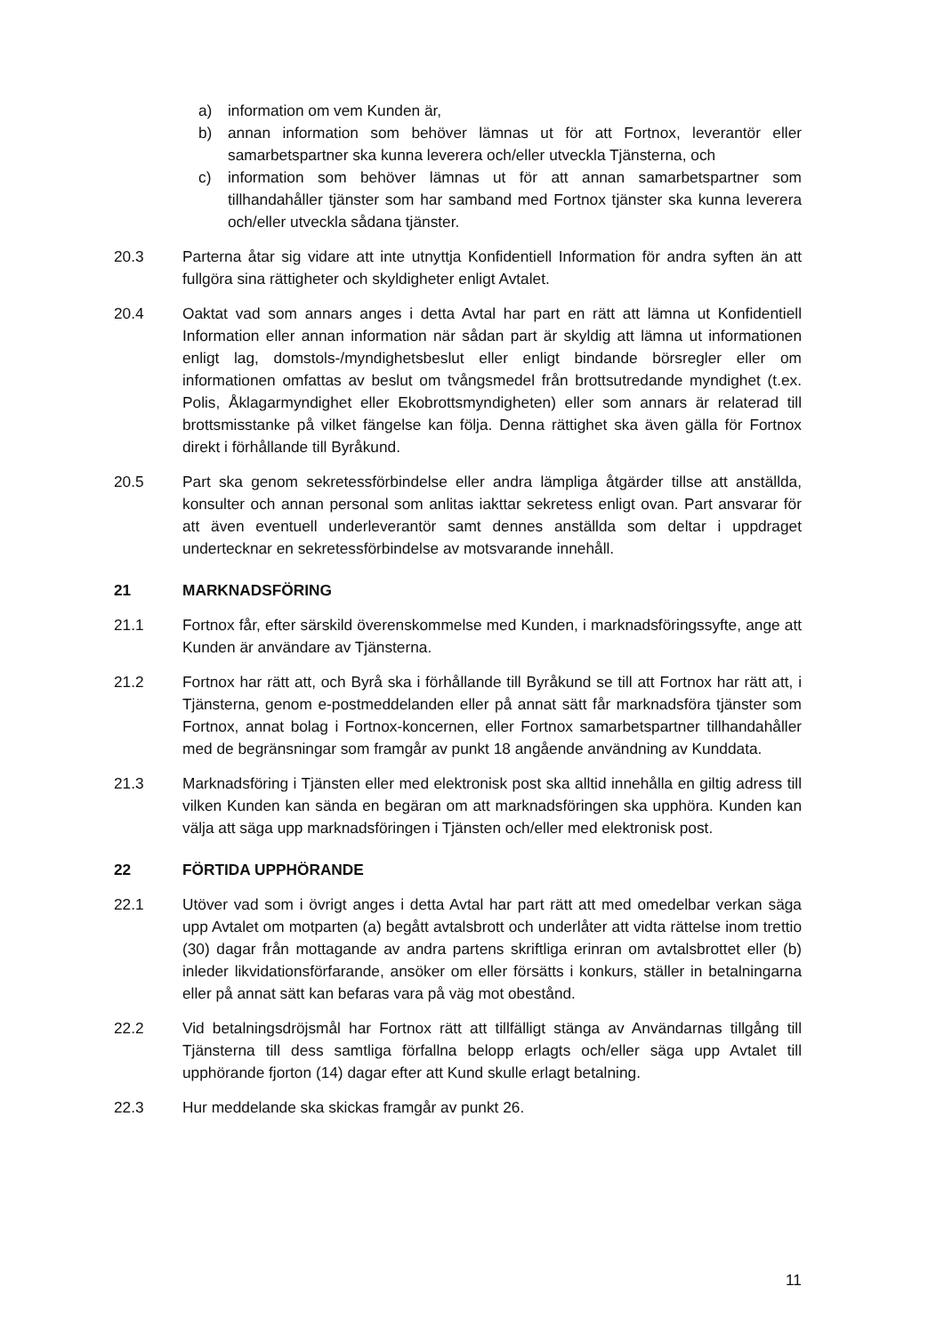a) information om vem Kunden är,
b) annan information som behöver lämnas ut för att Fortnox, leverantör eller samarbetspartner ska kunna leverera och/eller utveckla Tjänsterna, och
c) information som behöver lämnas ut för att annan samarbetspartner som tillhandahåller tjänster som har samband med Fortnox tjänster ska kunna leverera och/eller utveckla sådana tjänster.
20.3 Parterna åtar sig vidare att inte utnyttja Konfidentiell Information för andra syften än att fullgöra sina rättigheter och skyldigheter enligt Avtalet.
20.4 Oaktat vad som annars anges i detta Avtal har part en rätt att lämna ut Konfidentiell Information eller annan information när sådan part är skyldig att lämna ut informationen enligt lag, domstols-/myndighetsbeslut eller enligt bindande börsregler eller om informationen omfattas av beslut om tvångsmedel från brottsutredande myndighet (t.ex. Polis, Åklagarmyndighet eller Ekobrottsmyndigheten) eller som annars är relaterad till brottsmisstanke på vilket fängelse kan följa. Denna rättighet ska även gälla för Fortnox direkt i förhållande till Byråkund.
20.5 Part ska genom sekretessförbindelse eller andra lämpliga åtgärder tillse att anställda, konsulter och annan personal som anlitas iakttar sekretess enligt ovan. Part ansvarar för att även eventuell underleverantör samt dennes anställda som deltar i uppdraget undertecknar en sekretessförbindelse av motsvarande innehåll.
21 MARKNADSFÖRING
21.1 Fortnox får, efter särskild överenskommelse med Kunden, i marknadsföringssyfte, ange att Kunden är användare av Tjänsterna.
21.2 Fortnox har rätt att, och Byrå ska i förhållande till Byråkund se till att Fortnox har rätt att, i Tjänsterna, genom e-postmeddelanden eller på annat sätt får marknadsföra tjänster som Fortnox, annat bolag i Fortnox-koncernen, eller Fortnox samarbetspartner tillhandahåller med de begränsningar som framgår av punkt 18 angående användning av Kunddata.
21.3 Marknadsföring i Tjänsten eller med elektronisk post ska alltid innehålla en giltig adress till vilken Kunden kan sända en begäran om att marknadsföringen ska upphöra. Kunden kan välja att säga upp marknadsföringen i Tjänsten och/eller med elektronisk post.
22 FÖRTIDA UPPHÖRANDE
22.1 Utöver vad som i övrigt anges i detta Avtal har part rätt att med omedelbar verkan säga upp Avtalet om motparten (a) begått avtalsbrott och underlåter att vidta rättelse inom trettio (30) dagar från mottagande av andra partens skriftliga erinran om avtalsbrottet eller (b) inleder likvidationsförfarande, ansöker om eller försätts i konkurs, ställer in betalningarna eller på annat sätt kan befaras vara på väg mot obestånd.
22.2 Vid betalningsdröjsmål har Fortnox rätt att tillfälligt stänga av Användarnas tillgång till Tjänsterna till dess samtliga förfallna belopp erlagts och/eller säga upp Avtalet till upphörande fjorton (14) dagar efter att Kund skulle erlagt betalning.
22.3 Hur meddelande ska skickas framgår av punkt 26.
11